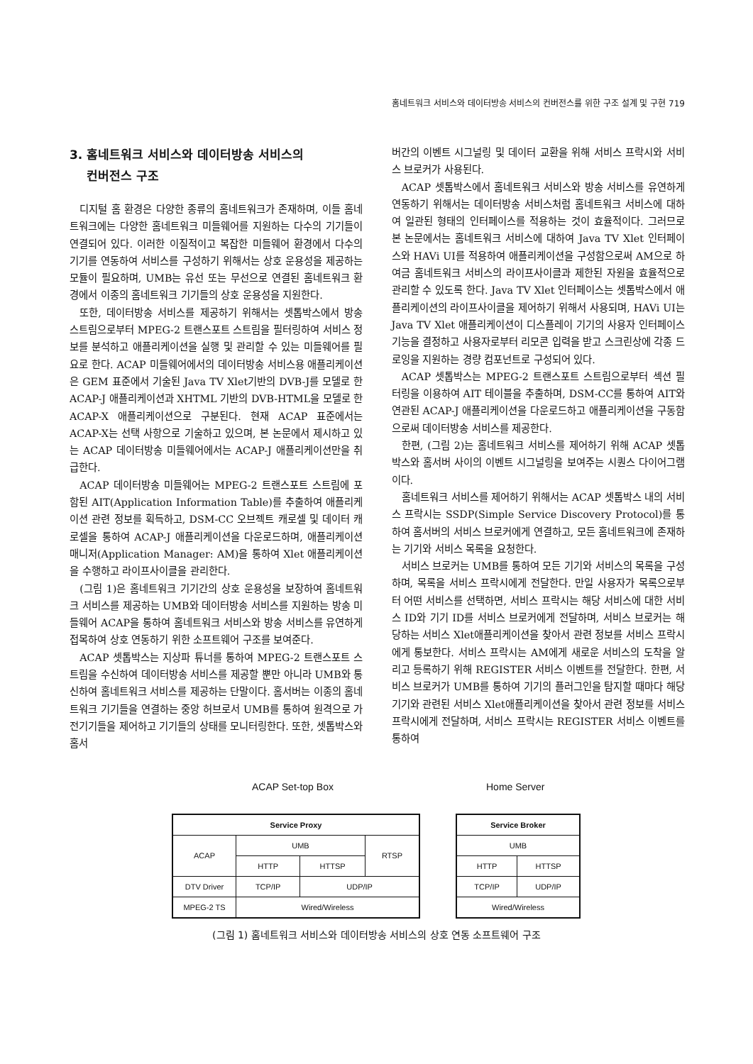홈네트워크 서비스와 데이터방송 서비스의 컨버전스를 위한 구조 설계 및 구현 719
3. 홈네트워크 서비스와 데이터방송 서비스의
컨버전스 구조
디지털 홈 환경은 다양한 종류의 홈네트워크가 존재하며, 이들 홈네트워크에는 다양한 홈네트워크 미들웨어를 지원하는 다수의 기기들이 연결되어 있다. 이러한 이질적이고 복잡한 미들웨어 환경에서 다수의 기기를 연동하여 서비스를 구성하기 위해서는 상호 운용성을 제공하는 모듈이 필요하며, UMB는 유선 또는 무선으로 연결된 홈네트워크 환경에서 이종의 홈네트워크 기기들의 상호 운용성을 지원한다.
또한, 데이터방송 서비스를 제공하기 위해서는 셋톱박스에서 방송 스트림으로부터 MPEG-2 트랜스포트 스트림을 필터링하여 서비스 정보를 분석하고 애플리케이션을 실행 및 관리할 수 있는 미들웨어를 필요로 한다. ACAP 미들웨어에서의 데이터방송 서비스용 애플리케이션은 GEM 표준에서 기술된 Java TV Xlet기반의 DVB-J를 모델로 한 ACAP-J 애플리케이션과 XHTML 기반의 DVB-HTML을 모델로 한 ACAP-X 애플리케이션으로 구분된다. 현재 ACAP 표준에서는 ACAP-X는 선택 사항으로 기술하고 있으며, 본 논문에서 제시하고 있는 ACAP 데이터방송 미들웨어에서는 ACAP-J 애플리케이션만을 취급한다.
ACAP 데이터방송 미들웨어는 MPEG-2 트랜스포트 스트림에 포함된 AIT(Application Information Table)를 추출하여 애플리케이션 관련 정보를 획득하고, DSM-CC 오브젝트 캐로셀 및 데이터 캐로셀을 통하여 ACAP-J 애플리케이션을 다운로드하며, 애플리케이션 매니저(Application Manager: AM)을 통하여 Xlet 애플리케이션을 수행하고 라이프사이클을 관리한다.
(그림 1)은 홈네트워크 기기간의 상호 운용성을 보장하여 홈네트워크 서비스를 제공하는 UMB와 데이터방송 서비스를 지원하는 방송 미들웨어 ACAP을 통하여 홈네트워크 서비스와 방송 서비스를 유연하게 접목하여 상호 연동하기 위한 소프트웨어 구조를 보여준다.
ACAP 셋톱박스는 지상파 튜너를 통하여 MPEG-2 트랜스포트 스트림을 수신하여 데이터방송 서비스를 제공할 뿐만 아니라 UMB와 통신하여 홈네트워크 서비스를 제공하는 단말이다. 홈서버는 이종의 홈네트워크 기기들을 연결하는 중앙 허브로서 UMB를 통하여 원격으로 가전기기들을 제어하고 기기들의 상태를 모니터링한다. 또한, 셋톱박스와 홈서
버간의 이벤트 시그널링 및 데이터 교환을 위해 서비스 프락시와 서비스 브로커가 사용된다.
ACAP 셋톱박스에서 홈네트워크 서비스와 방송 서비스를 유연하게 연동하기 위해서는 데이터방송 서비스처럼 홈네트워크 서비스에 대하여 일관된 형태의 인터페이스를 적용하는 것이 효율적이다. 그러므로 본 논문에서는 홈네트워크 서비스에 대하여 Java TV Xlet 인터페이스와 HAVi UI를 적용하여 애플리케이션을 구성함으로써 AM으로 하여금 홈네트워크 서비스의 라이프사이클과 제한된 자원을 효율적으로 관리할 수 있도록 한다. Java TV Xlet 인터페이스는 셋톱박스에서 애플리케이션의 라이프사이클을 제어하기 위해서 사용되며, HAVi UI는 Java TV Xlet 애플리케이션이 디스플레이 기기의 사용자 인터페이스 기능을 결정하고 사용자로부터 리모콘 입력을 받고 스크린상에 각종 드로잉을 지원하는 경량 컴포넌트로 구성되어 있다.
ACAP 셋톱박스는 MPEG-2 트랜스포트 스트림으로부터 섹션 필터링을 이용하여 AIT 테이블을 추출하며, DSM-CC를 통하여 AIT와 연관된 ACAP-J 애플리케이션을 다운로드하고 애플리케이션을 구동함으로써 데이터방송 서비스를 제공한다.
한편, (그림 2)는 홈네트워크 서비스를 제어하기 위해 ACAP 셋톱박스와 홈서버 사이의 이벤트 시그널링을 보여주는 시퀀스 다이어그램이다.
홈네트워크 서비스를 제어하기 위해서는 ACAP 셋톱박스 내의 서비스 프락시는 SSDP(Simple Service Discovery Protocol)를 통하여 홈서버의 서비스 브로커에게 연결하고, 모든 홈네트워크에 존재하는 기기와 서비스 목록을 요청한다.
서비스 브로커는 UMB를 통하여 모든 기기와 서비스의 목록을 구성하며, 목록을 서비스 프락시에게 전달한다. 만일 사용자가 목록으로부터 어떤 서비스를 선택하면, 서비스 프락시는 해당 서비스에 대한 서비스 ID와 기기 ID를 서비스 브로커에게 전달하며, 서비스 브로커는 해당하는 서비스 Xlet애플리케이션을 찾아서 관련 정보를 서비스 프락시에게 통보한다. 서비스 프락시는 AM에게 새로운 서비스의 도착을 알리고 등록하기 위해 REGISTER 서비스 이벤트를 전달한다. 한편, 서비스 브로커가 UMB를 통하여 기기의 플러그인을 탐지할 때마다 해당 기기와 관련된 서비스 Xlet애플리케이션을 찾아서 관련 정보를 서비스 프락시에게 전달하며, 서비스 프락시는 REGISTER 서비스 이벤트를 통하여
ACAP Set-top Box Home Server
| Service Proxy | | | |
| ACAP | UMB | | RTSP |
| | HTTP | HTTSP | |
| DTV Driver | TCP/IP | UDP/IP | |
| MPEG-2 TS | Wired/Wireless | | |
| Service Broker | |
| UMB | |
| HTTP | HTTSP |
| TCP/IP | UDP/IP |
| Wired/Wireless | |
(그림 1) 홈네트워크 서비스와 데이터방송 서비스의 상호 연동 소프트웨어 구조